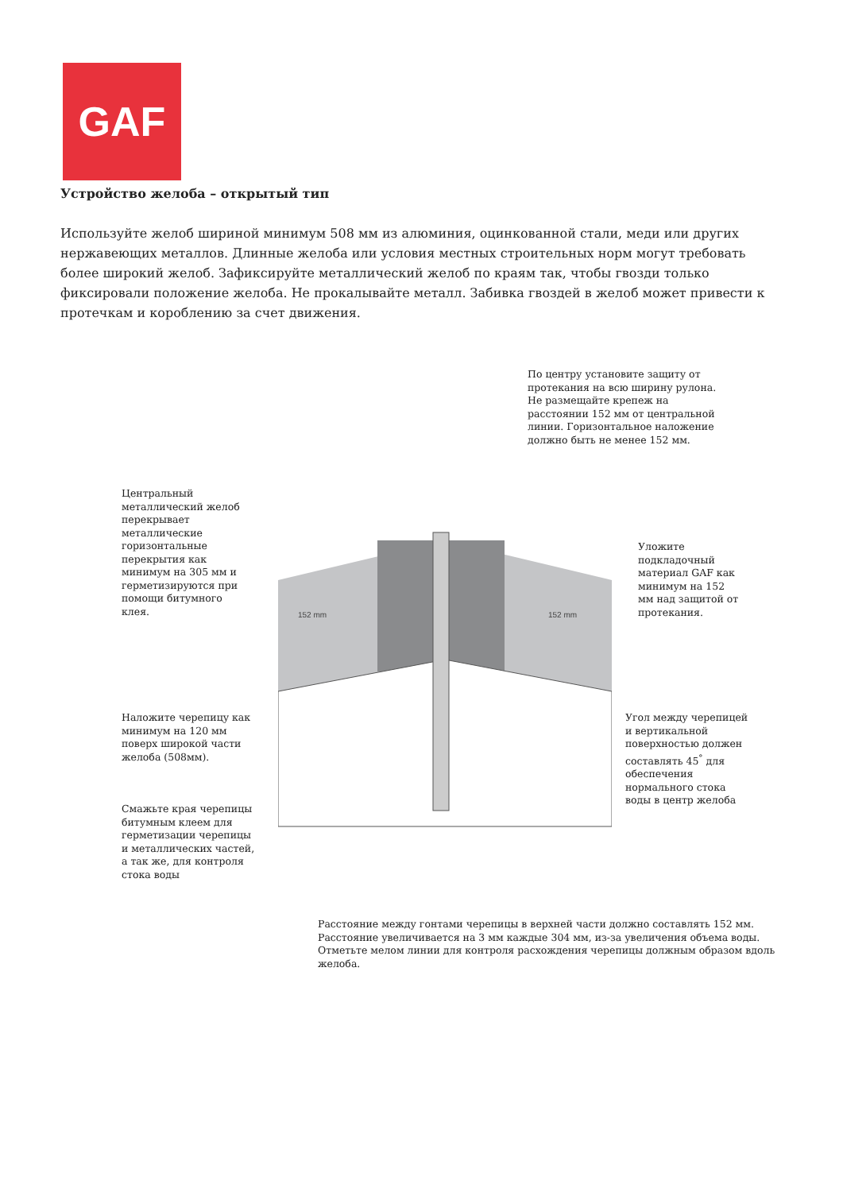GAF
Устройство желоба – открытый тип
Используйте желоб шириной минимум 508 мм из алюминия, оцинкованной стали, меди или других нержавеющих металлов. Длинные желоба или условия местных строительных норм могут требовать более широкий желоб. Зафиксируйте металлический желоб по краям так, чтобы гвозди только фиксировали положение желоба. Не прокалывайте металл. Забивка гвоздей в желоб может привести к протечкам и короблению за счет движения.
152 mm
152 mm
По центру установите защиту от
протекания на всю ширину рулона.
Не размещайте крепеж на
расстоянии 152 мм от центральной
линии. Горизонтальное наложение
должно быть не менее 152 мм.
Центральный
металлический желоб
перекрывает
металлические
горизонтальные
перекрытия как
минимум на 305 мм и
герметизируются при
помощи битумного
клея.
Уложите
подкладочный
материал GAF как
минимум на 152
мм над защитой от
протекания.
Наложите черепицу как
минимум на 120 мм
поверх широкой части
желоба (508мм).
Угол между черепицей
и вертикальной
поверхностью должен
составлять 45<sup>°</sup> для
обеспечения
нормального стока
воды в центр желоба
Смажьте края черепицы
битумным клеем для
герметизации черепицы
и металлических частей,
а так же, для контроля
стока воды
Расстояние между гонтами черепицы в верхней части должно составлять 152 мм.
Расстояние увеличивается на 3 мм каждые 304 мм, из-за увеличения объема воды.
Отметьте мелом линии для контроля расхождения черепицы должным образом вдоль
желоба.